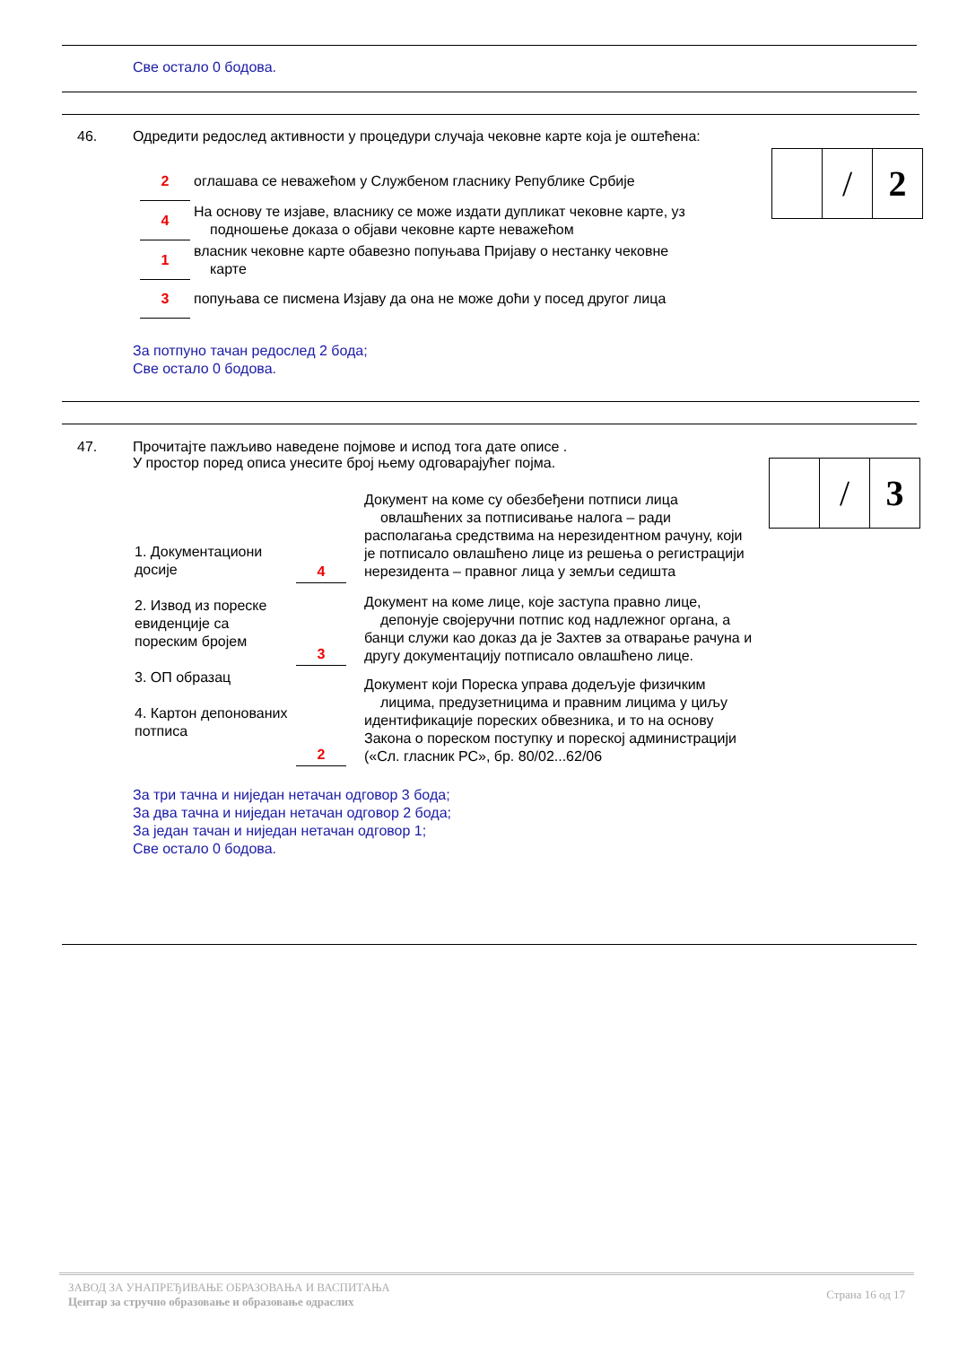Све остало 0 бодова.
46. Одредити редослед активности у процедури случаја чековне карте која је оштећена:
| 2 | оглашава се неважећом у Службеном гласнику Републике Србије |
| 4 | На основу те изјаве, власнику се може издати дупликат чековне карте, уз подношење доказа о објави чековне карте неважећом |
| 1 | власник чековне карте обавезно попуњава Пријаву о нестанку чековне карте |
| 3 | попуњава се писмена Изјаву да она не може доћи у посед другог лица |
За потпуно тачан редослед 2 бода;
Све остало 0 бодова.
| | / | 2 |
47. Прочитајте пажљиво наведене појмове и испод тога дате описе .
У простор поред описа унесите број њему одговарајућег појма.
1. Документациони досије
2. Извод из пореске евиденције са пореским бројем
3. ОП образац
4. Картон депонованих потписа
| 4 | Документ на коме су обезбеђени потписи лица овлашћених за потписивање налога – ради располагања средствима на нерезидентном рачуну, који је потписало овлашћено лице из решења о регистрацији нерезидента – правног лица у земљи седишта |
| 3 | Документ на коме лице, које заступа правно лице, депонује својеручни потпис код надлежног органа, а банци служи као доказ да је Захтев за отварање рачуна и другу документацију потписало овлашћено лице. |
| 2 | Документ који Пореска управа додељује физичким лицима, предузетницима и правним лицима у циљу идентификације пореских обвезника, и то на основу Закона о пореском поступку и пореској администрацији («Сл. гласник РС», бр. 80/02...62/06 |
За три тачна и ниједан нетачан одговор 3 бода;
За два тачна и ниједан нетачан одговор 2 бода;
За један тачан и ниједан нетачан одговор 1;
Све остало 0 бодова.
| | / | 3 |
ЗАВОД ЗА УНАПРЕЂИВАЊЕ ОБРАЗОВАЊА И ВАСПИТАЊА
Центар за стручно образовање и образовање одраслих
Страна 16 од 17